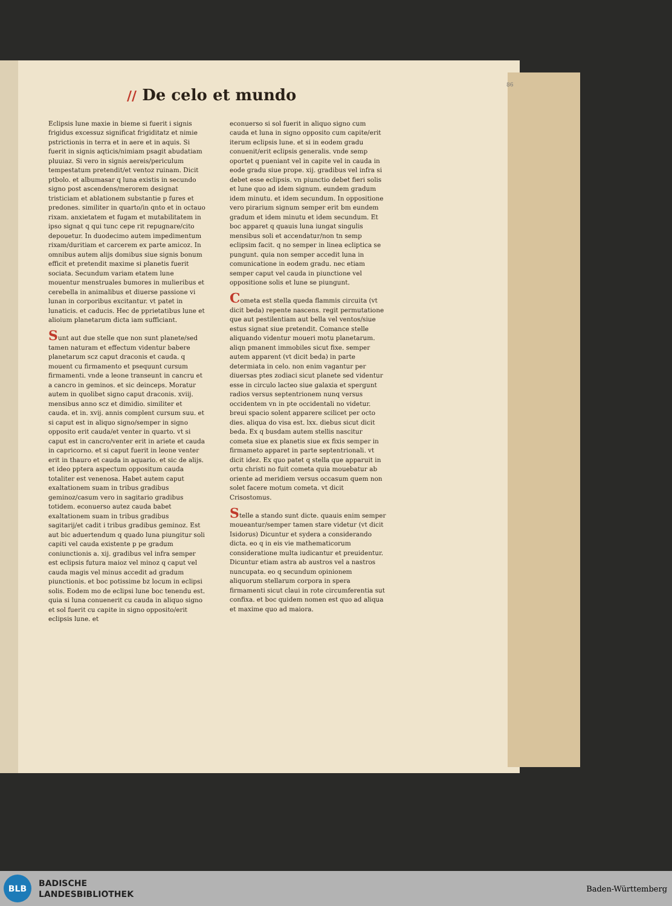86
// De celo et mundo
Eclipsis lune maxie in bieme si fuerit i signis frigidus excessuz significat frigiditatz et nimie pstrictionis in terra et in aere et in aquis. Si fuerit in signis aqticis/nimiam psagit abudatiam pluuiaz. Si vero in signis aereis/periculum tempestatum pretendit/et ventoz ruinam. Dicit ptbolo. et albumasar q luna existis in secundo signo post ascendens/merorem designat tristiciam et ablationem substantie p fures et predones. similiter in quarto/in qnto et in octauo rixam. anxietatem et fugam et mutabilitatem in ipso signat q qui tunc cepe rit repugnare/cito depouetur. In duodecimo autem impedimentum rixam/duritiam et carcerem ex parte amicoz. In omnibus autem alijs domibus siue signis bonum efficit et pretendit maxime si planetis fuerit sociata. Secundum variam etatem lune mouentur menstruales bumores in mulieribus et cerebella in animalibus et diuerse passione vi lunan in corporibus excitantur. vt patet in lunaticis. et caducis. Hec de pprietatibus lune et alioium planetarum dicta iam sufficiant.
Sunt aut due stelle que non sunt planete/sed tamen naturam et effectum videntur babere planetarum scz caput draconis et cauda. q mouent cu firmamento et psequunt cursum firmamenti. vnde a leone transeunt in cancru et a cancro in geminos. et sic deinceps. Moratur autem in quolibet signo caput draconis. xviij. mensibus anno scz et dimidio. similiter et cauda. et in. xvij. annis complent cursum suu. et si caput est in aliquo signo/semper in signo opposito erit cauda/et venter in quarto. vt si caput est in cancro/venter erit in ariete et cauda in capricorno. et si caput fuerit in leone venter erit in thauro et cauda in aquario. et sic de alijs. et ideo pptera aspectum oppositum cauda totaliter est venenosa. Habet autem caput exaltationem suam in tribus gradibus geminoz/casum vero in sagitario gradibus totidem. econuerso autez cauda babet exaltationem suam in tribus gradibus sagitarij/et cadit i tribus gradibus geminoz. Est aut bic aduertendum q quado luna piungitur soli capiti vel cauda existente p pe gradum coniunctionis a. xij. gradibus vel infra semper est eclipsis futura maioz vel minoz q caput vel cauda magis vel minus accedit ad gradum piunctionis. et boc potissime bz locum in eclipsi solis. Eodem mo de eclipsi lune boc tenendu est. quia si luna conuenerit cu cauda in aliquo signo et sol fuerit cu capite in signo opposito/erit eclipsis lune. et
econuerso si sol fuerit in aliquo signo cum cauda et luna in signo opposito cum capite/erit iterum eclipsis lune. et si in eodem gradu conuenit/erit eclipsis generalis. vnde semp oportet q pueniant vel in capite vel in cauda in eode gradu siue prope. xij. gradibus vel infra si debet esse eclipsis. vn piunctio debet fieri solis et lune quo ad idem signum. eundem gradum idem minutu. et idem secundum. In oppositione vero pirarium signum semper erit bm eundem gradum et idem minutu et idem secundum. Et boc apparet q quauis luna iungat singulis mensibus soli et accendatur/non tn semp eclipsim facit. q no semper in linea ecliptica se pungunt. quia non semper accedit luna in comunicatione in eodem gradu. nec etiam semper caput vel cauda in piunctione vel oppositione solis et lune se piungunt.
Cometa est stella queda flammis circuita (vt dicit beda) repente nascens. regit permutatione que aut pestilentiam aut bella vel ventos/siue estus signat siue pretendit. Comance stelle aliquando videntur moueri motu planetarum. aliqn pmanent immobiles sicut fixe. semper autem apparent (vt dicit beda) in parte determiata in celo. non enim vagantur per diuersas ptes zodiaci sicut planete sed videntur esse in circulo lacteo siue galaxia et spergunt radios versus septentrionem nunq versus occidentem vn in pte occidentali no videtur. breui spacio solent apparere scilicet per octo dies. aliqua do visa est. lxx. diebus sicut dicit beda. Ex q busdam autem stellis nascitur cometa siue ex planetis siue ex fixis semper in firmameto apparet in parte septentrionali. vt dicit idez. Ex quo patet q stella que apparuit in ortu christi no fuit cometa quia mouebatur ab oriente ad meridiem versus occasum quem non solet facere motum cometa. vt dicit Crisostomus.
Stelle a stando sunt dicte. quauis enim semper moueantur/semper tamen stare videtur (vt dicit Isidorus) Dicuntur et sydera a considerando dicta. eo q in eis vie mathematicorum consideratione multa iudicantur et preuidentur. Dicuntur etiam astra ab austros vel a nastros nuncupata. eo q secundum opinionem aliquorum stellarum corpora in spera firmamenti sicut claui in rote circumferentia sut confixa. et boc quidem nomen est quo ad aliqua et maxime quo ad maiora.
BLB
BADISCHE
LANDESBIBLIOTHEK
Baden-Württemberg